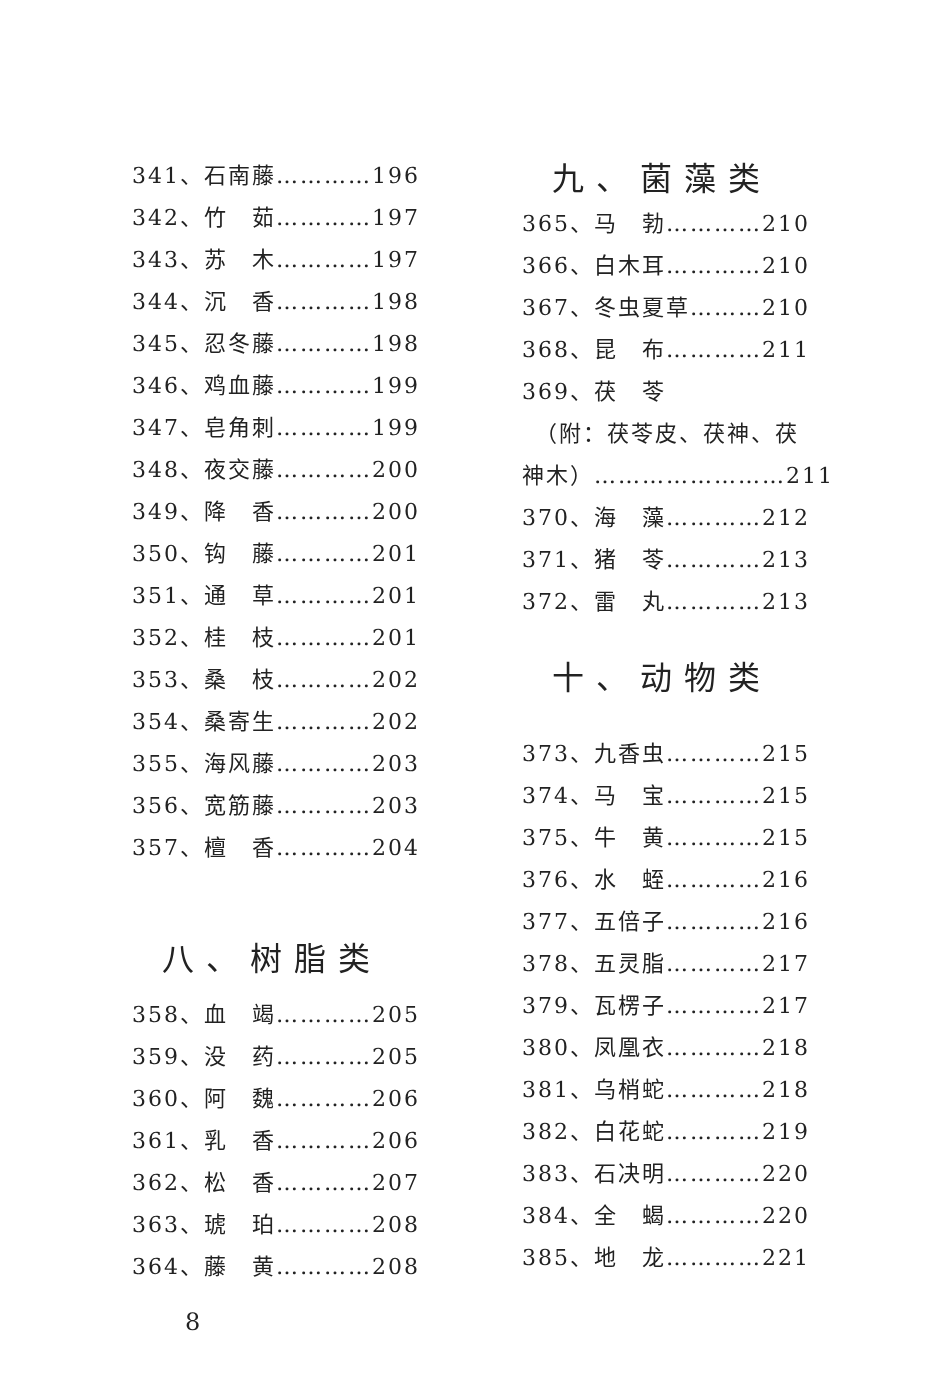341、石南藤…………196
342、竹　茹…………197
343、苏　木…………197
344、沉　香…………198
345、忍冬藤…………198
346、鸡血藤…………199
347、皂角刺…………199
348、夜交藤…………200
349、降　香…………200
350、钩　藤…………201
351、通　草…………201
352、桂　枝…………201
353、桑　枝…………202
354、桑寄生…………202
355、海风藤…………203
356、宽筋藤…………203
357、檀　香…………204
八、树脂类
358、血　竭…………205
359、没　药…………205
360、阿　魏…………206
361、乳　香…………206
362、松　香…………207
363、琥　珀…………208
364、藤　黄…………208
九、菌藻类
365、马　勃…………210
366、白木耳…………210
367、冬虫夏草………210
368、昆　布…………211
369、茯　苓
　（附：茯苓皮、茯神、茯
神木）……………………211
370、海　藻…………212
371、猪　苓…………213
372、雷　丸…………213
十、动物类
373、九香虫…………215
374、马　宝…………215
375、牛　黄…………215
376、水　蛭…………216
377、五倍子…………216
378、五灵脂…………217
379、瓦楞子…………217
380、凤凰衣…………218
381、乌梢蛇…………218
382、白花蛇…………219
383、石决明…………220
384、全　蝎…………220
385、地　龙…………221
8